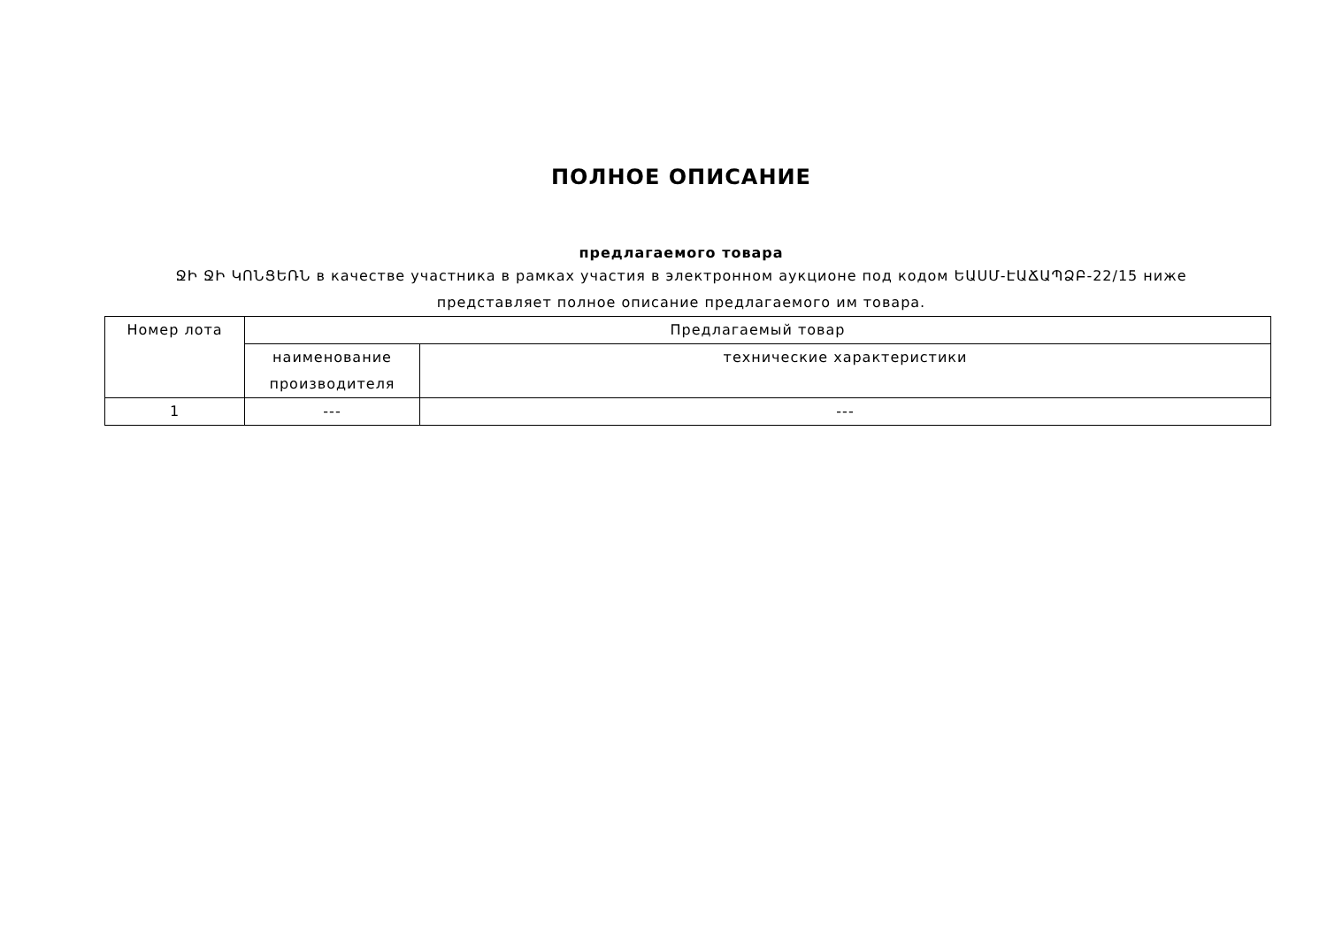ПОЛНОЕ ОПИСАНИЕ
предлагаемого товара
ՋԻ ՋԻ ԿՈՆՑԵՌՆ в качестве участника в рамках участия в электронном аукционе под кодом ԵԱՍՄ-ԷԱՃԱՊՁԲ-22/15 ниже представляет полное описание предлагаемого им товара.
| Номер лота | Предлагаемый товар | |
| | наименование производителя | технические характеристики |
| 1 | --- | --- |